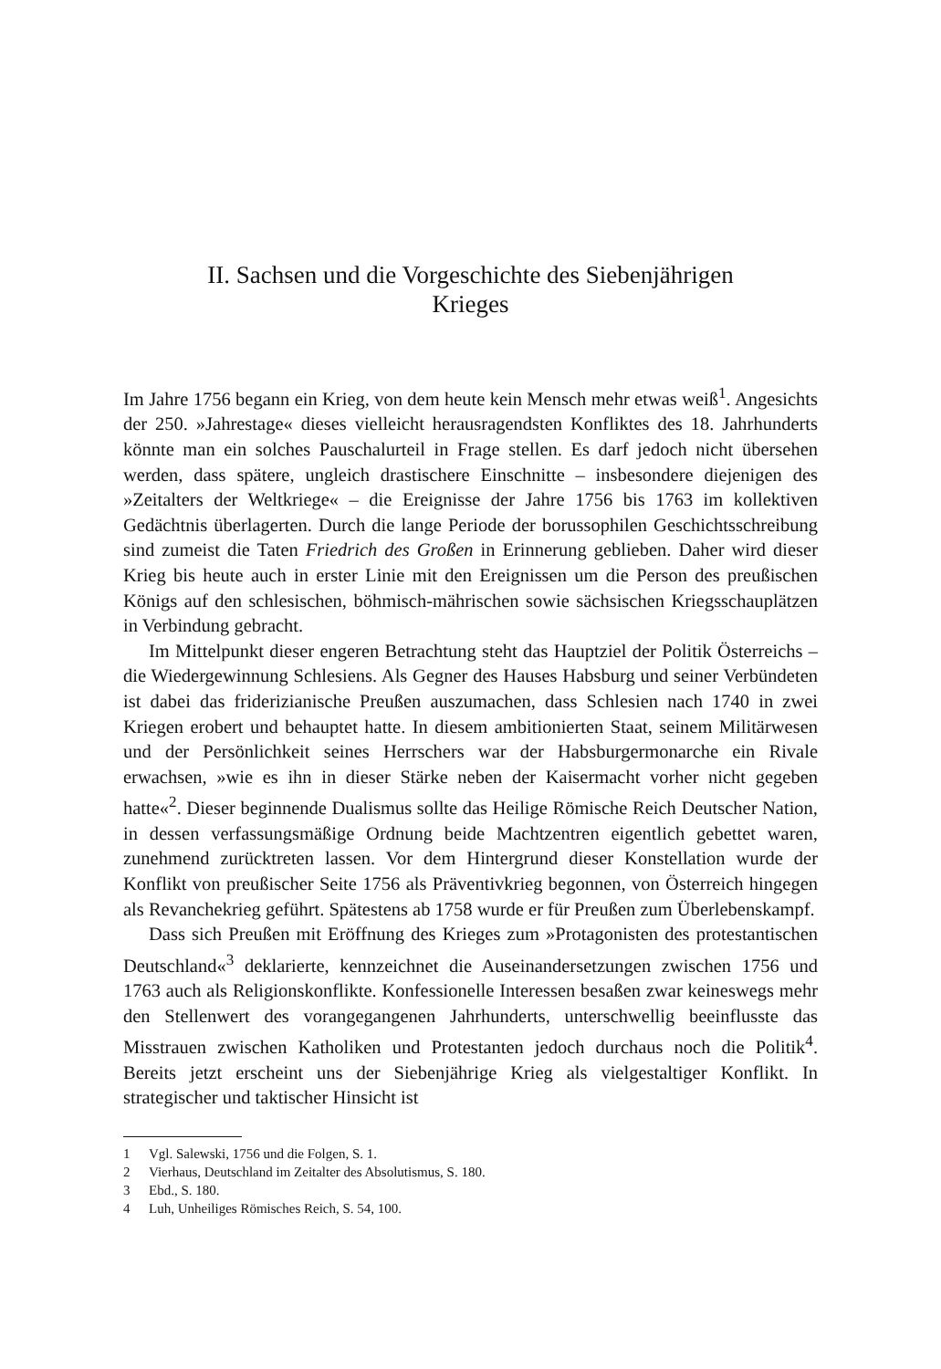II. Sachsen und die Vorgeschichte des Siebenjährigen
Krieges
Im Jahre 1756 begann ein Krieg, von dem heute kein Mensch mehr etwas weiß<sup>1</sup>. Angesichts der 250. »Jahrestage« dieses vielleicht herausragendsten Konfliktes des 18. Jahrhunderts könnte man ein solches Pauschalurteil in Frage stellen. Es darf jedoch nicht übersehen werden, dass spätere, ungleich drastischere Einschnitte – insbesondere diejenigen des »Zeitalters der Weltkriege« – die Ereignisse der Jahre 1756 bis 1763 im kollektiven Gedächtnis überlagerten. Durch die lange Periode der borussophilen Geschichtsschreibung sind zumeist die Taten Friedrich des Großen in Erinnerung geblieben. Daher wird dieser Krieg bis heute auch in erster Linie mit den Ereignissen um die Person des preußischen Königs auf den schlesischen, böhmisch-mährischen sowie sächsischen Kriegsschauplätzen in Verbindung gebracht.
Im Mittelpunkt dieser engeren Betrachtung steht das Hauptziel der Politik Österreichs – die Wiedergewinnung Schlesiens. Als Gegner des Hauses Habsburg und seiner Verbündeten ist dabei das friderizianische Preußen auszumachen, dass Schlesien nach 1740 in zwei Kriegen erobert und behauptet hatte. In diesem ambitionierten Staat, seinem Militärwesen und der Persönlichkeit seines Herrschers war der Habsburgermonarche ein Rivale erwachsen, »wie es ihn in dieser Stärke neben der Kaisermacht vorher nicht gegeben hatte«<sup>2</sup>. Dieser beginnende Dualismus sollte das Heilige Römische Reich Deutscher Nation, in dessen verfassungsmäßige Ordnung beide Machtzentren eigentlich gebettet waren, zunehmend zurücktreten lassen. Vor dem Hintergrund dieser Konstellation wurde der Konflikt von preußischer Seite 1756 als Präventivkrieg begonnen, von Österreich hingegen als Revanchekrieg geführt. Spätestens ab 1758 wurde er für Preußen zum Überlebenskampf.
Dass sich Preußen mit Eröffnung des Krieges zum »Protagonisten des protestantischen Deutschland«<sup>3</sup> deklarierte, kennzeichnet die Auseinandersetzungen zwischen 1756 und 1763 auch als Religionskonflikte. Konfessionelle Interessen besaßen zwar keineswegs mehr den Stellenwert des vorangegangenen Jahrhunderts, unterschwellig beeinflusste das Misstrauen zwischen Katholiken und Protestanten jedoch durchaus noch die Politik<sup>4</sup>. Bereits jetzt erscheint uns der Siebenjährige Krieg als vielgestaltiger Konflikt. In strategischer und taktischer Hinsicht ist
1 Vgl. Salewski, 1756 und die Folgen, S. 1.
2 Vierhaus, Deutschland im Zeitalter des Absolutismus, S. 180.
3 Ebd., S. 180.
4 Luh, Unheiliges Römisches Reich, S. 54, 100.